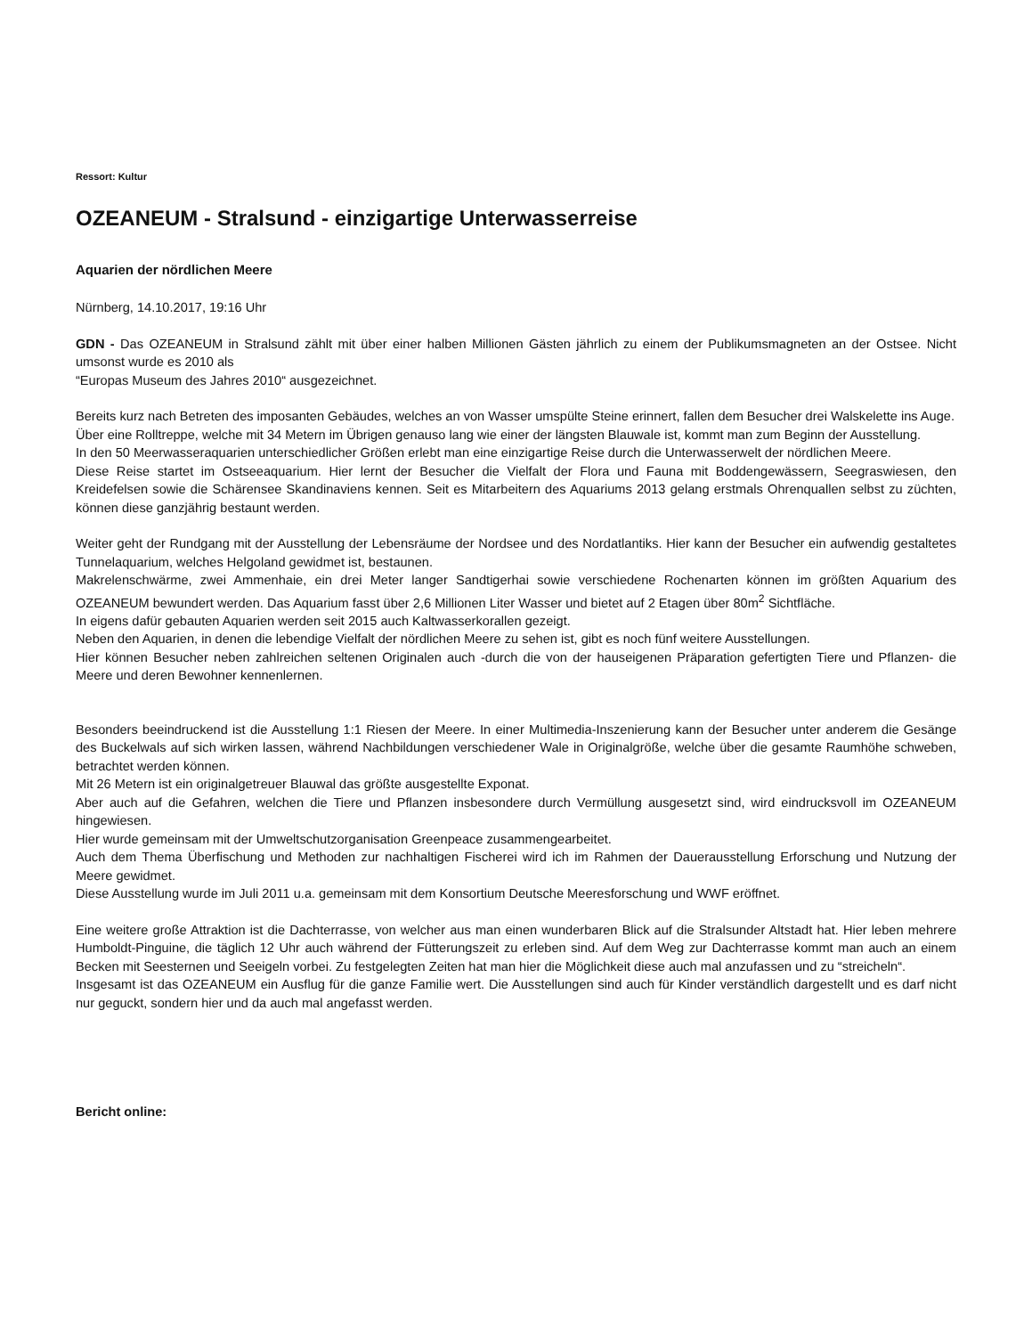Ressort: Kultur
OZEANEUM - Stralsund - einzigartige Unterwasserreise
Aquarien der nördlichen Meere
Nürnberg, 14.10.2017, 19:16 Uhr
GDN - Das OZEANEUM in Stralsund zählt mit über einer halben Millionen Gästen jährlich zu einem der Publikumsmagneten an der Ostsee. Nicht umsonst wurde es 2010 als
“Europas Museum des Jahres 2010“ ausgezeichnet.
Bereits kurz nach Betreten des imposanten Gebäudes, welches an von Wasser umspülte Steine erinnert, fallen dem Besucher drei Walskelette ins Auge.
Über eine Rolltreppe, welche mit 34 Metern im Übrigen genauso lang wie einer der längsten Blauwale ist, kommt man zum Beginn der Ausstellung.
In den 50 Meerwasseraquarien unterschiedlicher Größen erlebt man eine einzigartige Reise durch die Unterwasserwelt der nördlichen Meere.
Diese Reise startet im Ostseeaquarium. Hier lernt der Besucher die Vielfalt der Flora und Fauna mit Boddengewässern, Seegraswiesen, den Kreidefelsen sowie die Schärensee Skandinaviens kennen. Seit es Mitarbeitern des Aquariums 2013 gelang erstmals Ohrenquallen selbst zu züchten, können diese ganzjährig bestaunt werden.
Weiter geht der Rundgang mit der Ausstellung der Lebensräume der Nordsee und des Nordatlantiks. Hier kann der Besucher ein aufwendig gestaltetes Tunnelaquarium, welches Helgoland gewidmet ist, bestaunen.
Makrelenschwärme, zwei Ammenhaie, ein drei Meter langer Sandtigerhai sowie verschiedene Rochenarten können im größten Aquarium des OZEANEUM bewundert werden. Das Aquarium fasst über 2,6 Millionen Liter Wasser und bietet auf 2 Etagen über 80m<sup>2</sup> Sichtfläche.
In eigens dafür gebauten Aquarien werden seit 2015 auch Kaltwasserkorallen gezeigt.
Neben den Aquarien, in denen die lebendige Vielfalt der nördlichen Meere zu sehen ist, gibt es noch fünf weitere Ausstellungen.
Hier können Besucher neben zahlreichen seltenen Originalen auch -durch die von der hauseigenen Präparation gefertigten Tiere und Pflanzen- die Meere und deren Bewohner kennenlernen.
Besonders beeindruckend ist die Ausstellung 1:1 Riesen der Meere. In einer Multimedia-Inszenierung kann der Besucher unter anderem die Gesänge des Buckelwals auf sich wirken lassen, während Nachbildungen verschiedener Wale in Originalgröße, welche über die gesamte Raumhöhe schweben, betrachtet werden können.
Mit 26 Metern ist ein originalgetreuer Blauwal das größte ausgestellte Exponat.
Aber auch auf die Gefahren, welchen die Tiere und Pflanzen insbesondere durch Vermüllung ausgesetzt sind, wird eindrucksvoll im OZEANEUM hingewiesen.
Hier wurde gemeinsam mit der Umweltschutzorganisation Greenpeace zusammengearbeitet.
Auch dem Thema Überfischung und Methoden zur nachhaltigen Fischerei wird ich im Rahmen der Dauerausstellung Erforschung und Nutzung der Meere gewidmet.
Diese Ausstellung wurde im Juli 2011 u.a. gemeinsam mit dem Konsortium Deutsche Meeresforschung und WWF eröffnet.
Eine weitere große Attraktion ist die Dachterrasse, von welcher aus man einen wunderbaren Blick auf die Stralsunder Altstadt hat. Hier leben mehrere Humboldt-Pinguine, die täglich 12 Uhr auch während der Fütterungszeit zu erleben sind. Auf dem Weg zur Dachterrasse kommt man auch an einem Becken mit Seesternen und Seeigeln vorbei. Zu festgelegten Zeiten hat man hier die Möglichkeit diese auch mal anzufassen und zu “streicheln“.
Insgesamt ist das OZEANEUM ein Ausflug für die ganze Familie wert. Die Ausstellungen sind auch für Kinder verständlich dargestellt und es darf nicht nur geguckt, sondern hier und da auch mal angefasst werden.
Bericht online: